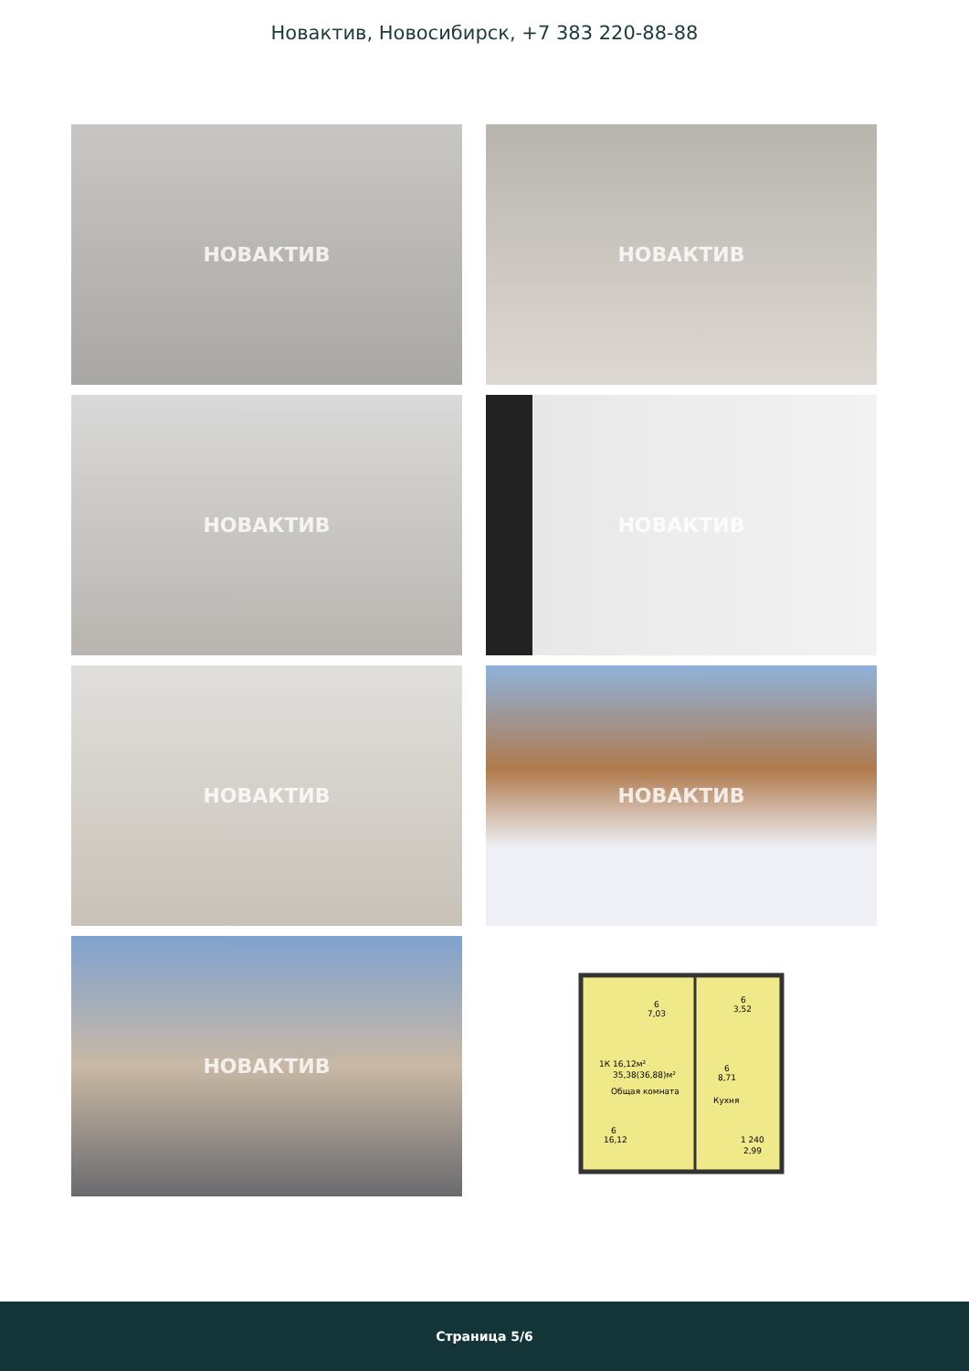Новактив, Новосибирск, +7 383 220-88-88
НОВАКТИВ
НОВАКТИВ
НОВАКТИВ
НОВАКТИВ
НОВАКТИВ
НОВАКТИВ
НОВАКТИВ
6
7,03
6
3,52
1К 16,12м²
35,38(36,88)м²
Общая комната
6
8,71
Кухня
6
16,12
1 240
2,99
Страница 5/6